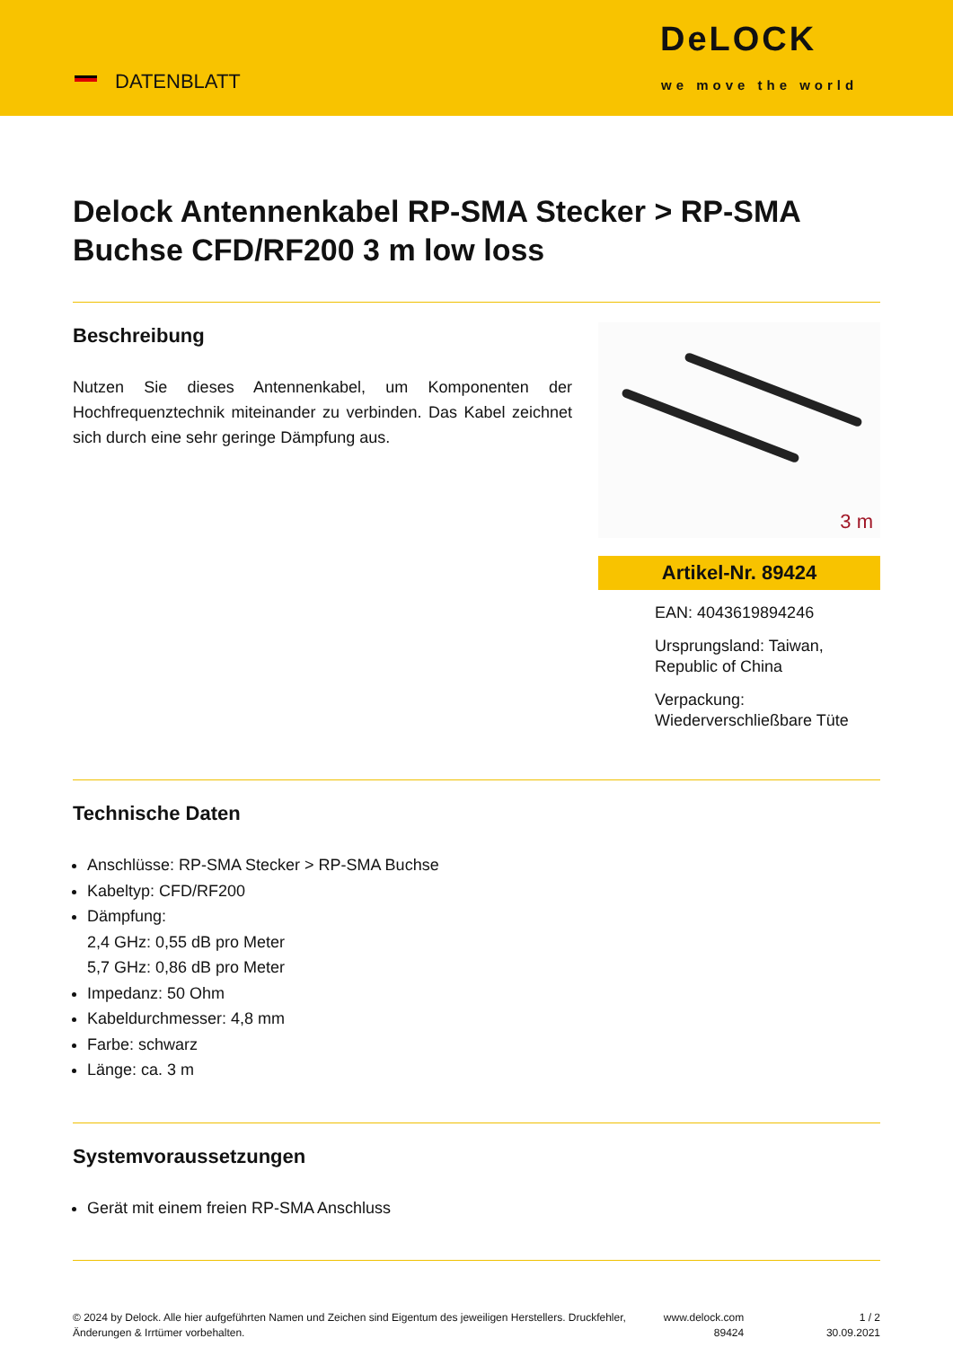DATENBLATT
DeLOCK
we move the world
Delock Antennenkabel RP-SMA Stecker > RP-SMA Buchse CFD/RF200 3 m low loss
Beschreibung
Nutzen Sie dieses Antennenkabel, um Komponenten der Hochfrequenztechnik miteinander zu verbinden. Das Kabel zeichnet sich durch eine sehr geringe Dämpfung aus.
3 m
Artikel-Nr. 89424
EAN: 4043619894246
Ursprungsland: Taiwan, Republic of China
Verpackung: Wiederverschließbare Tüte
Technische Daten
Anschlüsse: RP-SMA Stecker > RP-SMA Buchse
Kabeltyp: CFD/RF200
Dämpfung:
2,4 GHz: 0,55 dB pro Meter
5,7 GHz: 0,86 dB pro Meter
Impedanz: 50 Ohm
Kabeldurchmesser: 4,8 mm
Farbe: schwarz
Länge: ca. 3 m
Systemvoraussetzungen
Gerät mit einem freien RP-SMA Anschluss
© 2024 by Delock. Alle hier aufgeführten Namen und Zeichen sind Eigentum des jeweiligen Herstellers. Druckfehler, Änderungen & Irrtümer vorbehalten.
www.delock.com
89424
1 / 2
30.09.2021